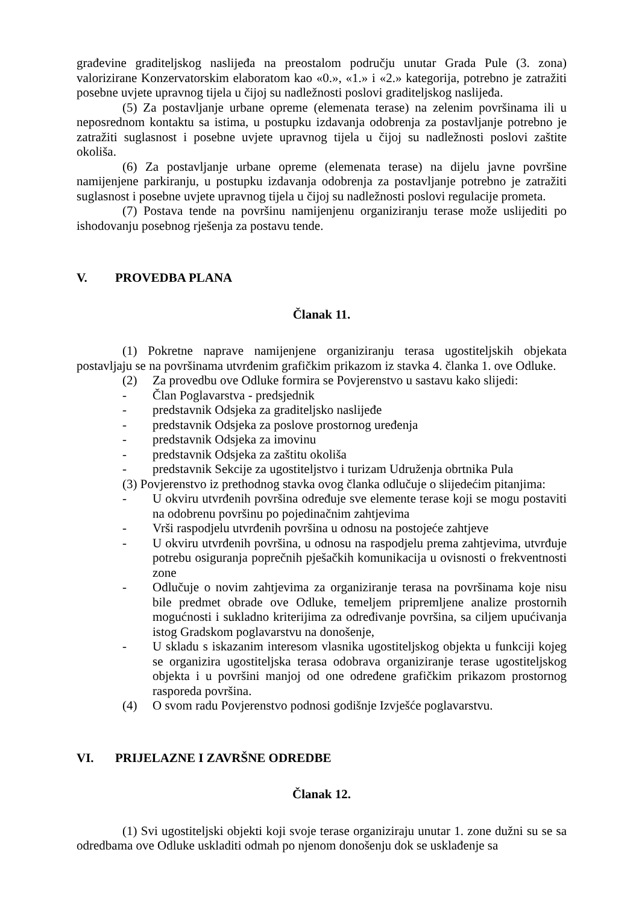građevine graditeljskog naslijeđa na preostalom području unutar Grada Pule (3. zona) valorizirane Konzervatorskim elaboratom kao «0.», «1.» i «2.» kategorija, potrebno je zatražiti posebne uvjete upravnog tijela u čijoj su nadležnosti poslovi graditeljskog naslijeđa.
(5) Za postavljanje urbane opreme (elemenata terase) na zelenim površinama ili u neposrednom kontaktu sa istima, u postupku izdavanja odobrenja za postavljanje potrebno je zatražiti suglasnost i posebne uvjete upravnog tijela u čijoj su nadležnosti poslovi zaštite okoliša.
(6) Za postavljanje urbane opreme (elemenata terase) na dijelu javne površine namijenjene parkiranju, u postupku izdavanja odobrenja za postavljanje potrebno je zatražiti suglasnost i posebne uvjete upravnog tijela u čijoj su nadležnosti poslovi regulacije prometa.
(7) Postava tende na površinu namijenjenu organiziranju terase može uslijediti po ishodovanju posebnog rješenja za postavu tende.
V. PROVEDBA PLANA
Članak 11.
(1) Pokretne naprave namijenjene organiziranju terasa ugostiteljskih objekata postavljaju se na površinama utvrđenim grafičkim prikazom iz stavka 4. članka 1. ove Odluke.
(2) Za provedbu ove Odluke formira se Povjerenstvo u sastavu kako slijedi:
- Član Poglavarstva - predsjednik
- predstavnik Odsjeka za graditeljsko naslijeđe
- predstavnik Odsjeka za poslove prostornog uređenja
- predstavnik Odsjeka za imovinu
- predstavnik Odsjeka za zaštitu okoliša
- predstavnik Sekcije za ugostiteljstvo i turizam Udruženja obrtnika Pula
(3) Povjerenstvo iz prethodnog stavka ovog članka odlučuje o slijedećim pitanjima:
- U okviru utvrđenih površina određuje sve elemente terase koji se mogu postaviti na odobrenu površinu po pojedinačnim zahtjevima
- Vrši raspodjelu utvrđenih površina u odnosu na postojeće zahtjeve
- U okviru utvrđenih površina, u odnosu na raspodjelu prema zahtjevima, utvrđuje potrebu osiguranja poprečnih pješačkih komunikacija u ovisnosti o frekventnosti zone
- Odlučuje o novim zahtjevima za organiziranje terasa na površinama koje nisu bile predmet obrade ove Odluke, temeljem pripremljene analize prostornih mogućnosti i sukladno kriterijima za određivanje površina, sa ciljem upućivanja istog Gradskom poglavarstvu na donošenje,
- U skladu s iskazanim interesom vlasnika ugostiteljskog objekta u funkciji kojeg se organizira ugostiteljska terasa odobrava organiziranje terase ugostiteljskog objekta i u površini manjoj od one određene grafičkim prikazom prostornog rasporeda površina.
(4) O svom radu Povjerenstvo podnosi godišnje Izvješće poglavarstvu.
VI. PRIJELAZNE I ZAVRŠNE ODREDBE
Članak 12.
(1) Svi ugostiteljski objekti koji svoje terase organiziraju unutar 1. zone dužni su se sa odredbama ove Odluke uskladiti odmah po njenom donošenju dok se usklađenje sa